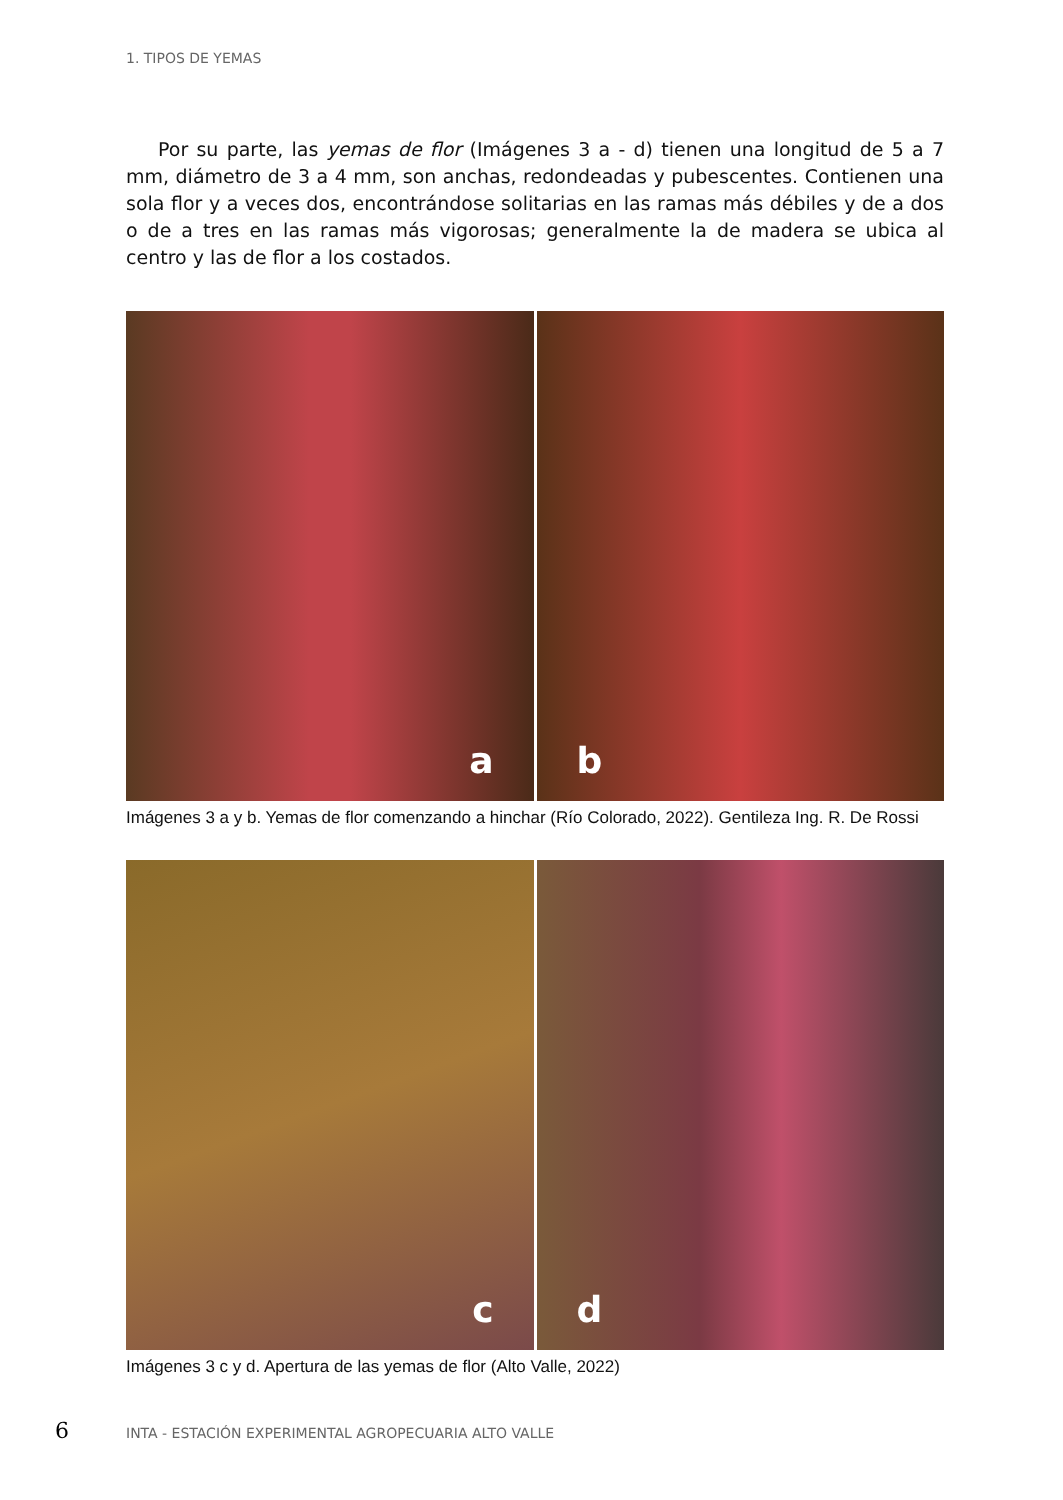1. TIPOS DE YEMAS
Por su parte, las yemas de flor (Imágenes 3 a - d) tienen una longitud de 5 a 7 mm, diámetro de 3 a 4 mm, son anchas, redondeadas y pubescentes. Contienen una sola flor y a veces dos, encontrándose solitarias en las ramas más débiles y de a dos o de a tres en las ramas más vigorosas; generalmente la de madera se ubica al centro y las de flor a los costados.
a
b
Imágenes 3 a y b. Yemas de flor comenzando a hinchar (Río Colorado, 2022). Gentileza Ing. R. De Rossi
c
d
Imágenes 3 c y d. Apertura de las yemas de flor (Alto Valle, 2022)
6 INTA - ESTACIÓN EXPERIMENTAL AGROPECUARIA ALTO VALLE